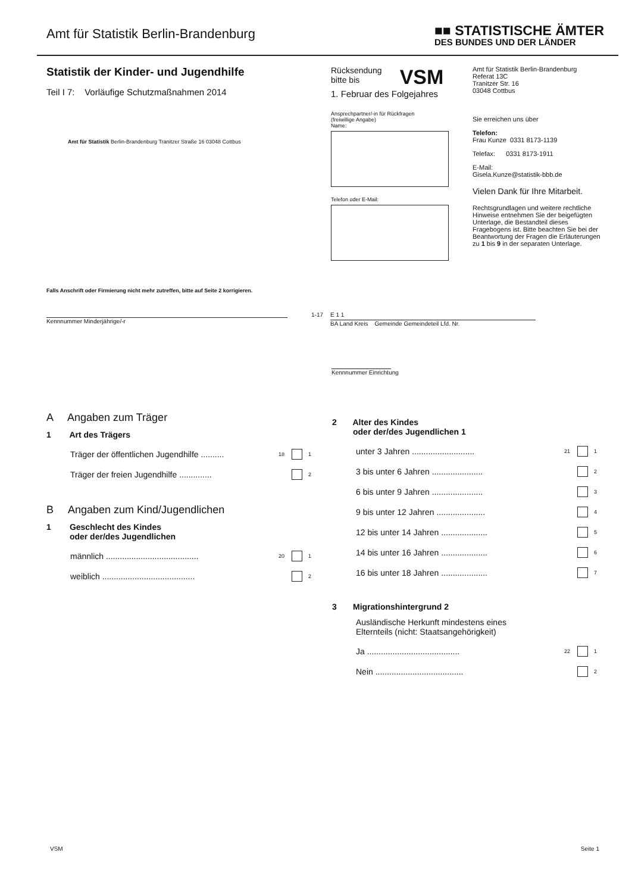Amt für Statistik Berlin-Brandenburg
■■ STATISTISCHE ÄMTER
DES BUNDES UND DER LÄNDER
Statistik der Kinder- und Jugendhilfe
Teil I 7: Vorläufige Schutzmaßnahmen 2014
Amt für Statistik Berlin-Brandenburg Tranitzer Straße 16 03048 Cottbus
Falls Anschrift oder Firmierung nicht mehr zutreffen, bitte auf Seite 2 korrigieren.
Rücksendung
bitte bis VSM
1. Februar des Folgejahres
Ansprechpartner/-in für Rückfragen
(freiwillige Angabe)
Name:
Telefon oder E-Mail:
Amt für Statistik Berlin-Brandenburg
Referat 13C
Tranitzer Str. 16
03048 Cottbus
Sie erreichen uns über
Telefon:
Frau Kunze 0331 8173-1139
Telefax: 0331 8173-1911
E-Mail:
Gisela.Kunze@statistik-bbb.de
Vielen Dank für Ihre Mitarbeit.
Rechtsgrundlagen und weitere rechtliche Hinweise entnehmen Sie der beigefügten Unterlage, die Bestandteil dieses Fragebogens ist. Bitte beachten Sie bei der Beantwortung der Fragen die Erläuterungen zu 1 bis 9 in der separaten Unterlage.
Kennnummer Minderjährige/-r 1-17
E 1 1
BA Land Kreis Gemeinde Gemeindeteil Lfd. Nr.
Kennnummer Einrichtung
A Angaben zum Träger
1 Art des Trägers
Träger der öffentlichen Jugendhilfe .......... 18 1
Träger der freien Jugendhilfe .............. 2
B Angaben zum Kind/Jugendlichen
1 Geschlecht des Kindes
oder der/des Jugendlichen
männlich ........................................ 20 1
weiblich ........................................ 2
2 Alter des Kindes
oder der/des Jugendlichen 1
unter 3 Jahren ........................... 21 1
3 bis unter 6 Jahren ...................... 2
6 bis unter 9 Jahren ...................... 3
9 bis unter 12 Jahren ..................... 4
12 bis unter 14 Jahren .................... 5
14 bis unter 16 Jahren .................... 6
16 bis unter 18 Jahren .................... 7
3 Migrationshintergrund 2
Ausländische Herkunft mindestens eines
Elternteils (nicht: Staatsangehörigkeit)
Ja ........................................ 22 1
Nein ...................................... 2
VSM Seite 1